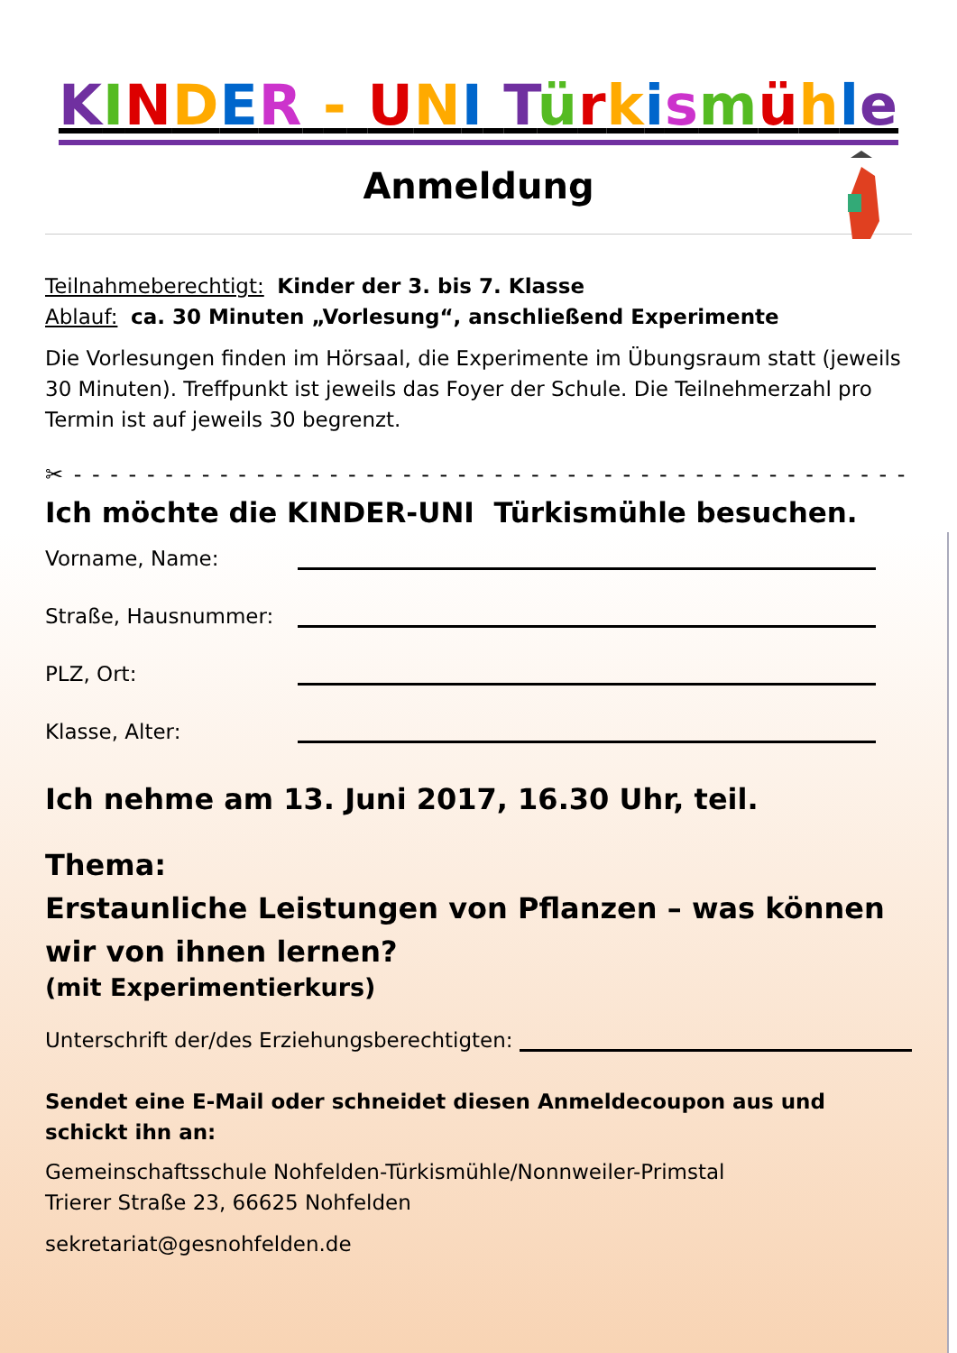KINDER - UNI Türkismühle
Anmeldung
Teilnahmeberechtigt: Kinder der 3. bis 7. Klasse
Ablauf: ca. 30 Minuten „Vorlesung“, anschließend Experimente
Die Vorlesungen finden im Hörsaal, die Experimente im Übungsraum statt (jeweils 30 Minuten). Treffpunkt ist jeweils das Foyer der Schule. Die Teilnehmerzahl pro Termin ist auf jeweils 30 begrenzt.
✂ - - - - - - - - - - - - - - - - - - - - - - - - - - - - - - - - - - - - - - - - - - - - - - -
Ich möchte die KINDER-UNI Türkismühle besuchen.
Vorname, Name:
Straße, Hausnummer:
PLZ, Ort:
Klasse, Alter:
Ich nehme am 13. Juni 2017, 16.30 Uhr, teil.
Thema:
Erstaunliche Leistungen von Pflanzen – was können wir von ihnen lernen?
(mit Experimentierkurs)
Unterschrift der/des Erziehungsberechtigten:
Sendet eine E-Mail oder schneidet diesen Anmeldecoupon aus und schickt ihn an:
Gemeinschaftsschule Nohfelden-Türkismühle/Nonnweiler-Primstal
Trierer Straße 23, 66625 Nohfelden
sekretariat@gesnohfelden.de